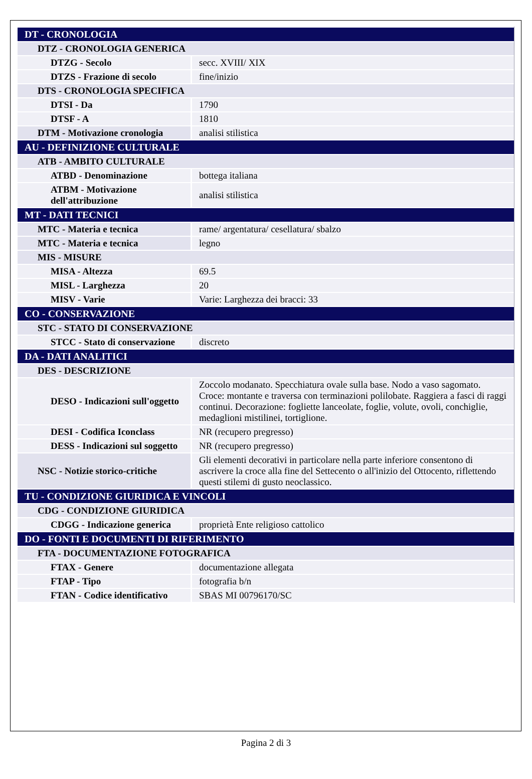| DT - CRONOLOGIA | |
| DTZ - CRONOLOGIA GENERICA | |
| DTZG - Secolo | secc. XVIII/ XIX |
| DTZS - Frazione di secolo | fine/inizio |
| DTS - CRONOLOGIA SPECIFICA | |
| DTSI - Da | 1790 |
| DTSF - A | 1810 |
| DTM - Motivazione cronologia | analisi stilistica |
| AU - DEFINIZIONE CULTURALE | |
| ATB - AMBITO CULTURALE | |
| ATBD - Denominazione | bottega italiana |
| ATBM - Motivazione dell'attribuzione | analisi stilistica |
| MT - DATI TECNICI | |
| MTC - Materia e tecnica | rame/ argentatura/ cesellatura/ sbalzo |
| MTC - Materia e tecnica | legno |
| MIS - MISURE | |
| MISA - Altezza | 69.5 |
| MISL - Larghezza | 20 |
| MISV - Varie | Varie: Larghezza dei bracci: 33 |
| CO - CONSERVAZIONE | |
| STC - STATO DI CONSERVAZIONE | |
| STCC - Stato di conservazione | discreto |
| DA - DATI ANALITICI | |
| DES - DESCRIZIONE | |
| DESO - Indicazioni sull'oggetto | Zoccolo modanato. Specchiatura ovale sulla base. Nodo a vaso sagomato. Croce: montante e traversa con terminazioni polilobate. Raggiera a fasci di raggi continui. Decorazione: fogliette lanceolate, foglie, volute, ovoli, conchiglie, medaglioni mistilinei, tortiglione. |
| DESI - Codifica Iconclass | NR (recupero pregresso) |
| DESS - Indicazioni sul soggetto | NR (recupero pregresso) |
| NSC - Notizie storico-critiche | Gli elementi decorativi in particolare nella parte inferiore consentono di ascrivere la croce alla fine del Settecento o all'inizio del Ottocento, riflettendo questi stilemi di gusto neoclassico. |
| TU - CONDIZIONE GIURIDICA E VINCOLI | |
| CDG - CONDIZIONE GIURIDICA | |
| CDGG - Indicazione generica | proprietà Ente religioso cattolico |
| DO - FONTI E DOCUMENTI DI RIFERIMENTO | |
| FTA - DOCUMENTAZIONE FOTOGRAFICA | |
| FTAX - Genere | documentazione allegata |
| FTAP - Tipo | fotografia b/n |
| FTAN - Codice identificativo | SBAS MI 00796170/SC |
Pagina 2 di 3